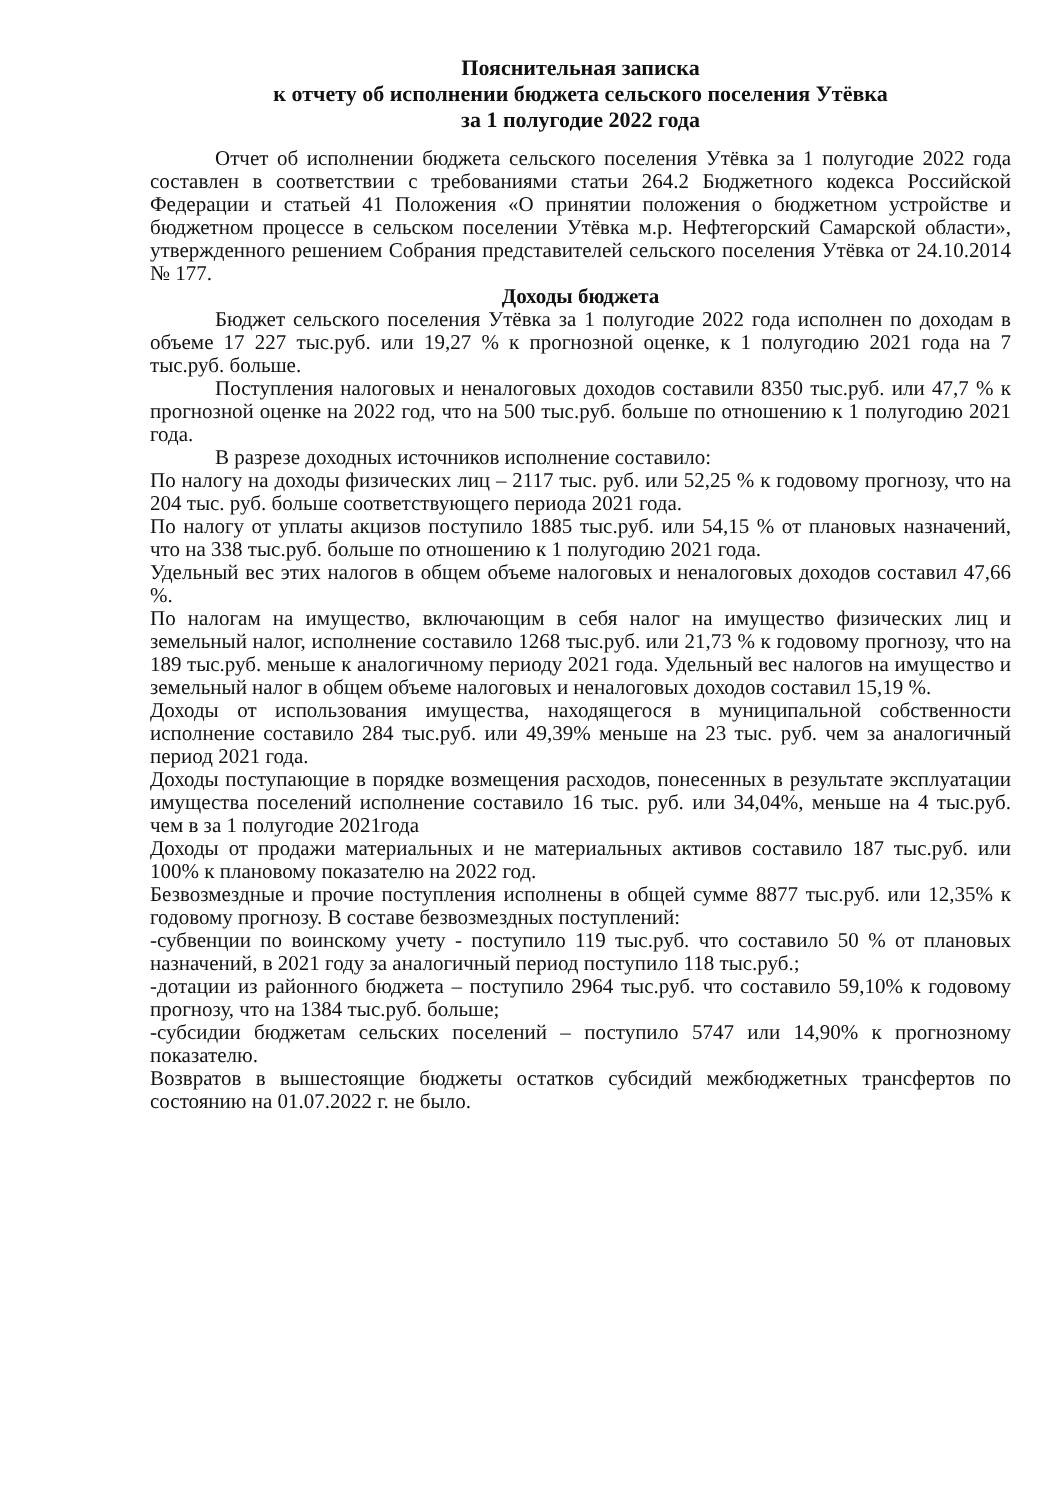Пояснительная записка
к отчету об исполнении бюджета сельского поселения Утёвка
за 1 полугодие 2022 года
Отчет об исполнении бюджета сельского поселения Утёвка за 1 полугодие 2022 года составлен в соответствии с требованиями статьи 264.2 Бюджетного кодекса Российской Федерации и статьей 41 Положения «О принятии положения о бюджетном устройстве и бюджетном процессе в сельском поселении Утёвка м.р. Нефтегорский Самарской области», утвержденного решением Собрания представителей сельского поселения Утёвка от 24.10.2014 № 177.
Доходы бюджета
Бюджет сельского поселения Утёвка за 1 полугодие 2022 года исполнен по доходам в объеме 17 227 тыс.руб. или 19,27 % к прогнозной оценке, к 1 полугодию 2021 года на 7 тыс.руб. больше.
Поступления налоговых и неналоговых доходов составили 8350 тыс.руб. или 47,7 % к прогнозной оценке на 2022 год, что на 500 тыс.руб. больше по отношению к 1 полугодию 2021 года.
В разрезе доходных источников исполнение составило:
По налогу на доходы физических лиц – 2117 тыс. руб. или 52,25 % к годовому прогнозу, что на 204 тыс. руб. больше соответствующего периода 2021 года.
По налогу от уплаты акцизов поступило 1885 тыс.руб. или 54,15 % от плановых назначений, что на 338 тыс.руб. больше по отношению к 1 полугодию 2021 года.
Удельный вес этих налогов в общем объеме налоговых и неналоговых доходов составил 47,66 %.
По налогам на имущество, включающим в себя налог на имущество физических лиц и земельный налог, исполнение составило 1268 тыс.руб. или 21,73 % к годовому прогнозу, что на 189 тыс.руб. меньше к аналогичному периоду 2021 года. Удельный вес налогов на имущество и земельный налог в общем объеме налоговых и неналоговых доходов составил 15,19 %.
Доходы от использования имущества, находящегося в муниципальной собственности исполнение составило 284 тыс.руб. или 49,39% меньше на 23 тыс. руб. чем за аналогичный период 2021 года.
Доходы поступающие в порядке возмещения расходов, понесенных в результате эксплуатации имущества поселений исполнение составило 16 тыс. руб. или 34,04%, меньше на 4 тыс.руб. чем в за 1 полугодие 2021года
Доходы от продажи материальных и не материальных активов составило 187 тыс.руб. или 100% к плановому показателю на 2022 год.
Безвозмездные и прочие поступления исполнены в общей сумме 8877 тыс.руб. или 12,35% к годовому прогнозу. В составе безвозмездных поступлений:
-субвенции по воинскому учету - поступило 119 тыс.руб. что составило 50 % от плановых назначений, в 2021 году за аналогичный период поступило 118 тыс.руб.;
-дотации из районного бюджета – поступило 2964 тыс.руб. что составило 59,10% к годовому прогнозу, что на 1384 тыс.руб. больше;
-субсидии бюджетам сельских поселений – поступило 5747 или 14,90% к прогнозному показателю.
Возвратов в вышестоящие бюджеты остатков субсидий межбюджетных трансфертов по состоянию на 01.07.2022 г. не было.